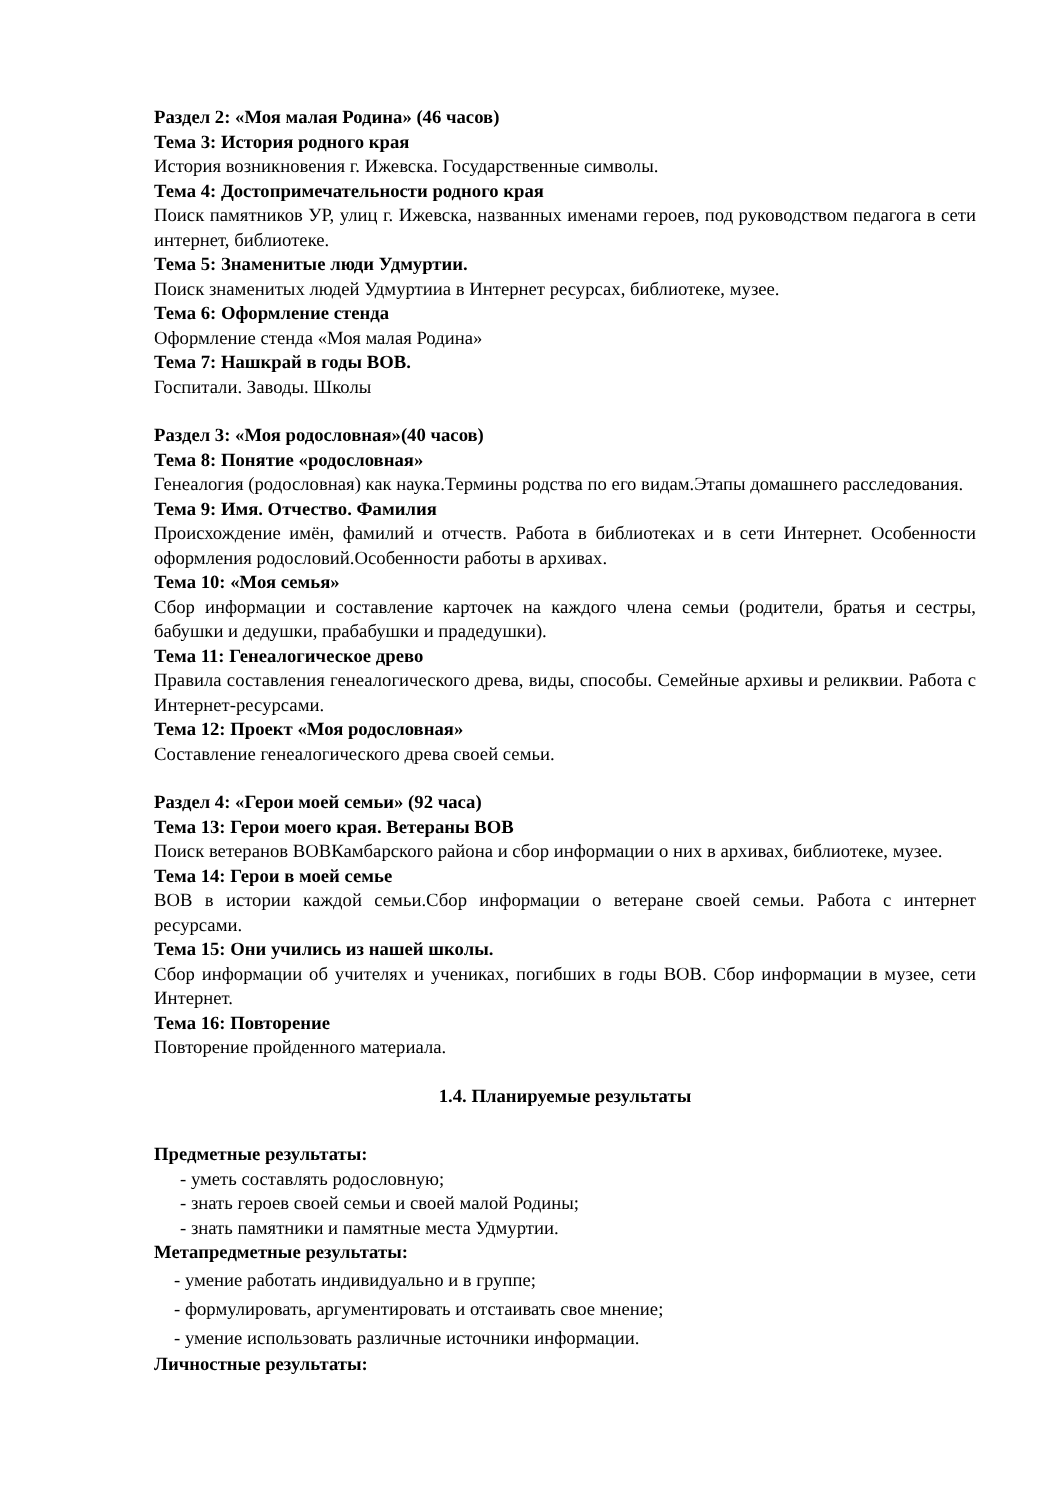Раздел 2: «Моя малая Родина» (46 часов)
Тема 3: История родного края
История возникновения г. Ижевска. Государственные символы.
Тема 4: Достопримечательности родного края
Поиск памятников УР, улиц г. Ижевска, названных именами героев, под руководством педагога в сети интернет, библиотеке.
Тема 5: Знаменитые люди Удмуртии.
Поиск знаменитых людей Удмуртииа в Интернет ресурсах, библиотеке, музее.
Тема 6: Оформление стенда
Оформление стенда «Моя малая Родина»
Тема 7: Нашкрай в годы ВОВ.
Госпитали. Заводы. Школы
Раздел 3: «Моя родословная»(40 часов)
Тема 8: Понятие «родословная»
Генеалогия (родословная) как наука.Термины родства по его видам.Этапы домашнего расследования.
Тема 9: Имя. Отчество. Фамилия
Происхождение имён, фамилий и отчеств. Работа в библиотеках и в сети Интернет. Особенности оформления родословий.Особенности работы в архивах.
Тема 10: «Моя семья»
Сбор информации и составление карточек на каждого члена семьи (родители, братья и сестры, бабушки и дедушки, прабабушки и прадедушки).
Тема 11: Генеалогическое древо
Правила составления генеалогического древа, виды, способы. Семейные архивы и реликвии. Работа с Интернет-ресурсами.
Тема 12: Проект «Моя родословная»
Составление генеалогического древа своей семьи.
Раздел 4: «Герои моей семьи» (92 часа)
Тема 13: Герои моего края. Ветераны ВОВ
Поиск ветеранов ВОВКамбарского района и сбор информации о них в архивах, библиотеке, музее.
Тема 14: Герои в моей семье
ВОВ в истории каждой семьи.Сбор информации о ветеране своей семьи. Работа с интернет ресурсами.
Тема 15: Они учились из нашей школы.
Сбор информации об учителях и учениках, погибших в годы ВОВ. Сбор информации в музее, сети Интернет.
Тема 16: Повторение
Повторение пройденного материала.
1.4. Планируемые результаты
Предметные результаты:
- уметь составлять родословную;
- знать героев своей семьи и своей малой Родины;
- знать памятники и памятные места Удмуртии.
Метапредметные результаты:
- умение работать индивидуально и в группе;
- формулировать, аргументировать и отстаивать свое мнение;
- умение использовать различные источники информации.
Личностные результаты: